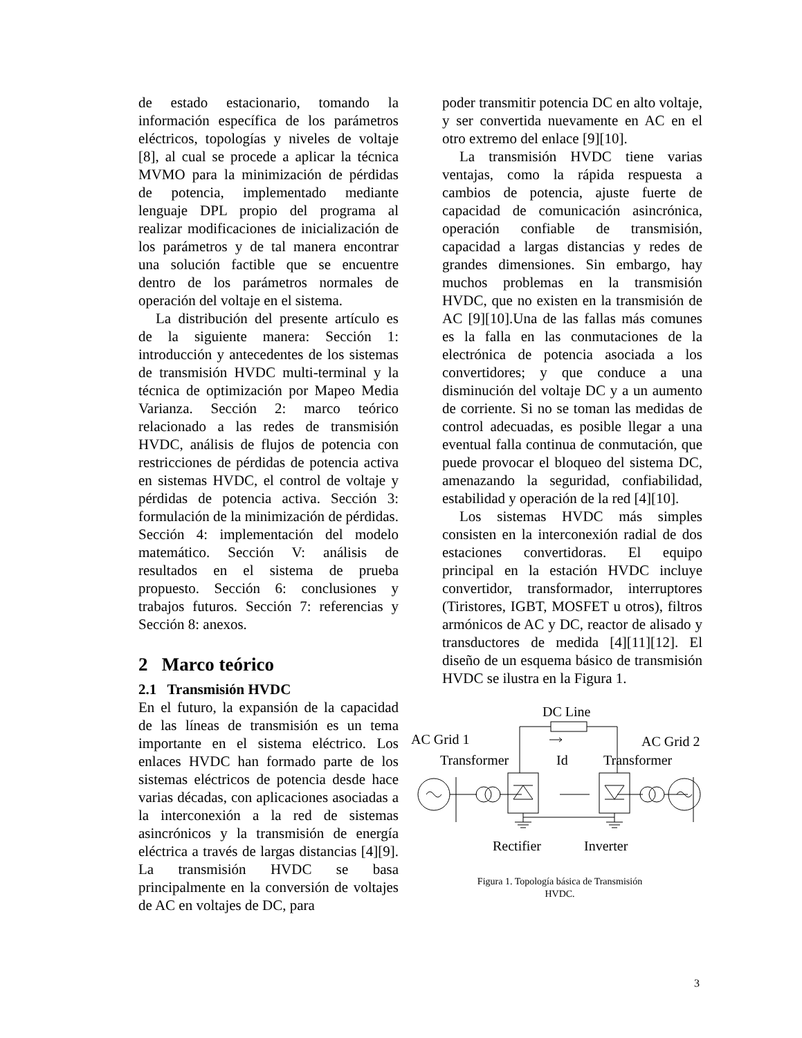de estado estacionario, tomando la información específica de los parámetros eléctricos, topologías y niveles de voltaje [8], al cual se procede a aplicar la técnica MVMO para la minimización de pérdidas de potencia, implementado mediante lenguaje DPL propio del programa al realizar modificaciones de inicialización de los parámetros y de tal manera encontrar una solución factible que se encuentre dentro de los parámetros normales de operación del voltaje en el sistema.
La distribución del presente artículo es de la siguiente manera: Sección 1: introducción y antecedentes de los sistemas de transmisión HVDC multi-terminal y la técnica de optimización por Mapeo Media Varianza. Sección 2: marco teórico relacionado a las redes de transmisión HVDC, análisis de flujos de potencia con restricciones de pérdidas de potencia activa en sistemas HVDC, el control de voltaje y pérdidas de potencia activa. Sección 3: formulación de la minimización de pérdidas. Sección 4: implementación del modelo matemático. Sección V: análisis de resultados en el sistema de prueba propuesto. Sección 6: conclusiones y trabajos futuros. Sección 7: referencias y Sección 8: anexos.
2 Marco teórico
2.1 Transmisión HVDC
En el futuro, la expansión de la capacidad de las líneas de transmisión es un tema importante en el sistema eléctrico. Los enlaces HVDC han formado parte de los sistemas eléctricos de potencia desde hace varias décadas, con aplicaciones asociadas a la interconexión a la red de sistemas asincrónicos y la transmisión de energía eléctrica a través de largas distancias [4][9]. La transmisión HVDC se basa principalmente en la conversión de voltajes de AC en voltajes de DC, para
poder transmitir potencia DC en alto voltaje, y ser convertida nuevamente en AC en el otro extremo del enlace [9][10].
La transmisión HVDC tiene varias ventajas, como la rápida respuesta a cambios de potencia, ajuste fuerte de capacidad de comunicación asincrónica, operación confiable de transmisión, capacidad a largas distancias y redes de grandes dimensiones. Sin embargo, hay muchos problemas en la transmisión HVDC, que no existen en la transmisión de AC [9][10].Una de las fallas más comunes es la falla en las conmutaciones de la electrónica de potencia asociada a los convertidores; y que conduce a una disminución del voltaje DC y a un aumento de corriente. Si no se toman las medidas de control adecuadas, es posible llegar a una eventual falla continua de conmutación, que puede provocar el bloqueo del sistema DC, amenazando la seguridad, confiabilidad, estabilidad y operación de la red [4][10].
Los sistemas HVDC más simples consisten en la interconexión radial de dos estaciones convertidoras. El equipo principal en la estación HVDC incluye convertidor, transformador, interruptores (Tiristores, IGBT, MOSFET u otros), filtros armónicos de AC y DC, reactor de alisado y transductores de medida [4][11][12]. El diseño de un esquema básico de transmisión HVDC se ilustra en la Figura 1.
DC Line
AC Grid 1
AC Grid 2
Transformer
Id
Transformer
Rectifier
Inverter
Figura 1. Topología básica de Transmisión
HVDC.
3